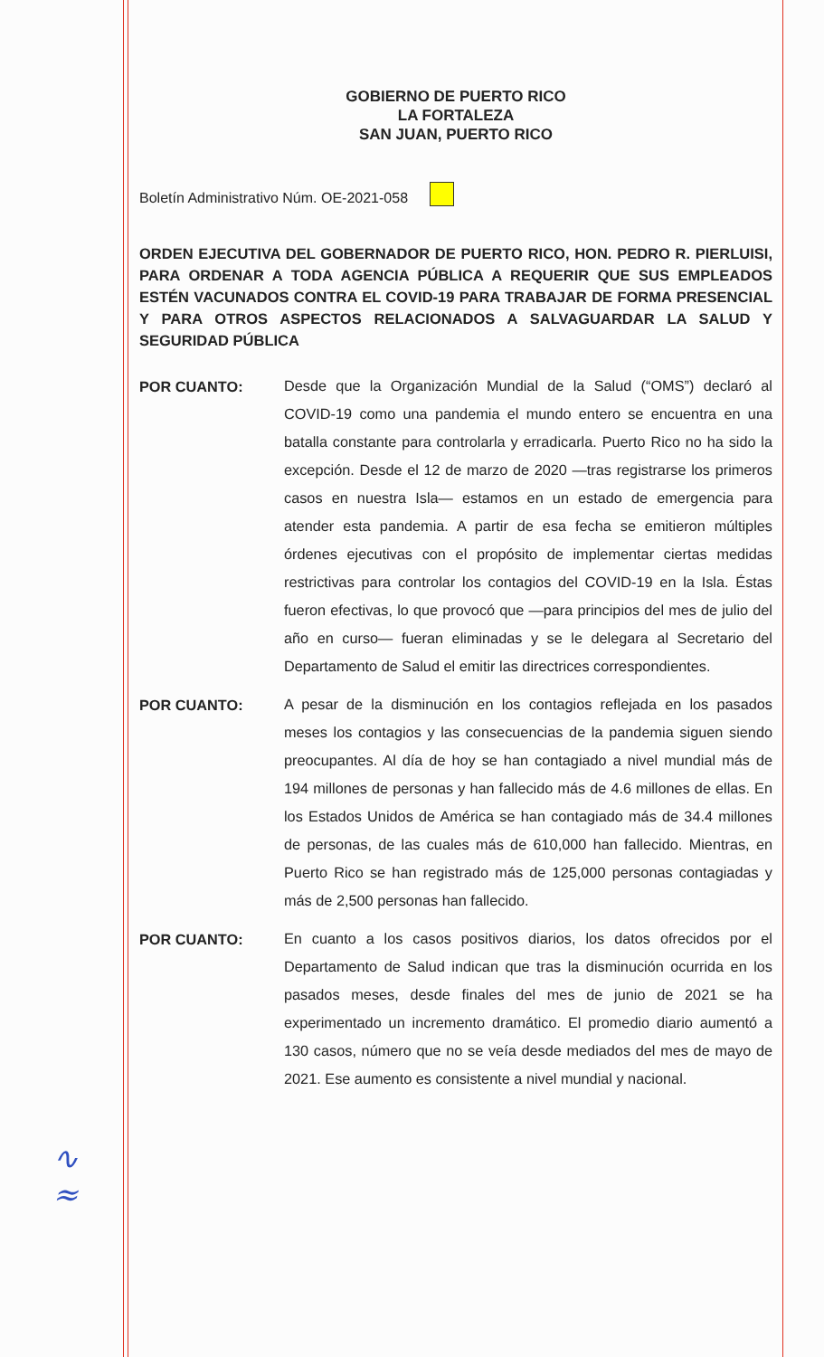GOBIERNO DE PUERTO RICO
LA FORTALEZA
SAN JUAN, PUERTO RICO
Boletín Administrativo Núm. OE-2021-058
ORDEN EJECUTIVA DEL GOBERNADOR DE PUERTO RICO, HON. PEDRO R. PIERLUISI, PARA ORDENAR A TODA AGENCIA PÚBLICA A REQUERIR QUE SUS EMPLEADOS ESTÉN VACUNADOS CONTRA EL COVID-19 PARA TRABAJAR DE FORMA PRESENCIAL Y PARA OTROS ASPECTOS RELACIONADOS A SALVAGUARDAR LA SALUD Y SEGURIDAD PÚBLICA
POR CUANTO:
Desde que la Organización Mundial de la Salud (“OMS”) declaró al COVID-19 como una pandemia el mundo entero se encuentra en una batalla constante para controlarla y erradicarla. Puerto Rico no ha sido la excepción. Desde el 12 de marzo de 2020 —tras registrarse los primeros casos en nuestra Isla— estamos en un estado de emergencia para atender esta pandemia. A partir de esa fecha se emitieron múltiples órdenes ejecutivas con el propósito de implementar ciertas medidas restrictivas para controlar los contagios del COVID-19 en la Isla. Éstas fueron efectivas, lo que provocó que —para principios del mes de julio del año en curso— fueran eliminadas y se le delegara al Secretario del Departamento de Salud el emitir las directrices correspondientes.
POR CUANTO:
A pesar de la disminución en los contagios reflejada en los pasados meses los contagios y las consecuencias de la pandemia siguen siendo preocupantes. Al día de hoy se han contagiado a nivel mundial más de 194 millones de personas y han fallecido más de 4.6 millones de ellas. En los Estados Unidos de América se han contagiado más de 34.4 millones de personas, de las cuales más de 610,000 han fallecido. Mientras, en Puerto Rico se han registrado más de 125,000 personas contagiadas y más de 2,500 personas han fallecido.
POR CUANTO:
En cuanto a los casos positivos diarios, los datos ofrecidos por el Departamento de Salud indican que tras la disminución ocurrida en los pasados meses, desde finales del mes de junio de 2021 se ha experimentado un incremento dramático. El promedio diario aumentó a 130 casos, número que no se veía desde mediados del mes de mayo de 2021. Ese aumento es consistente a nivel mundial y nacional.
∿
≈